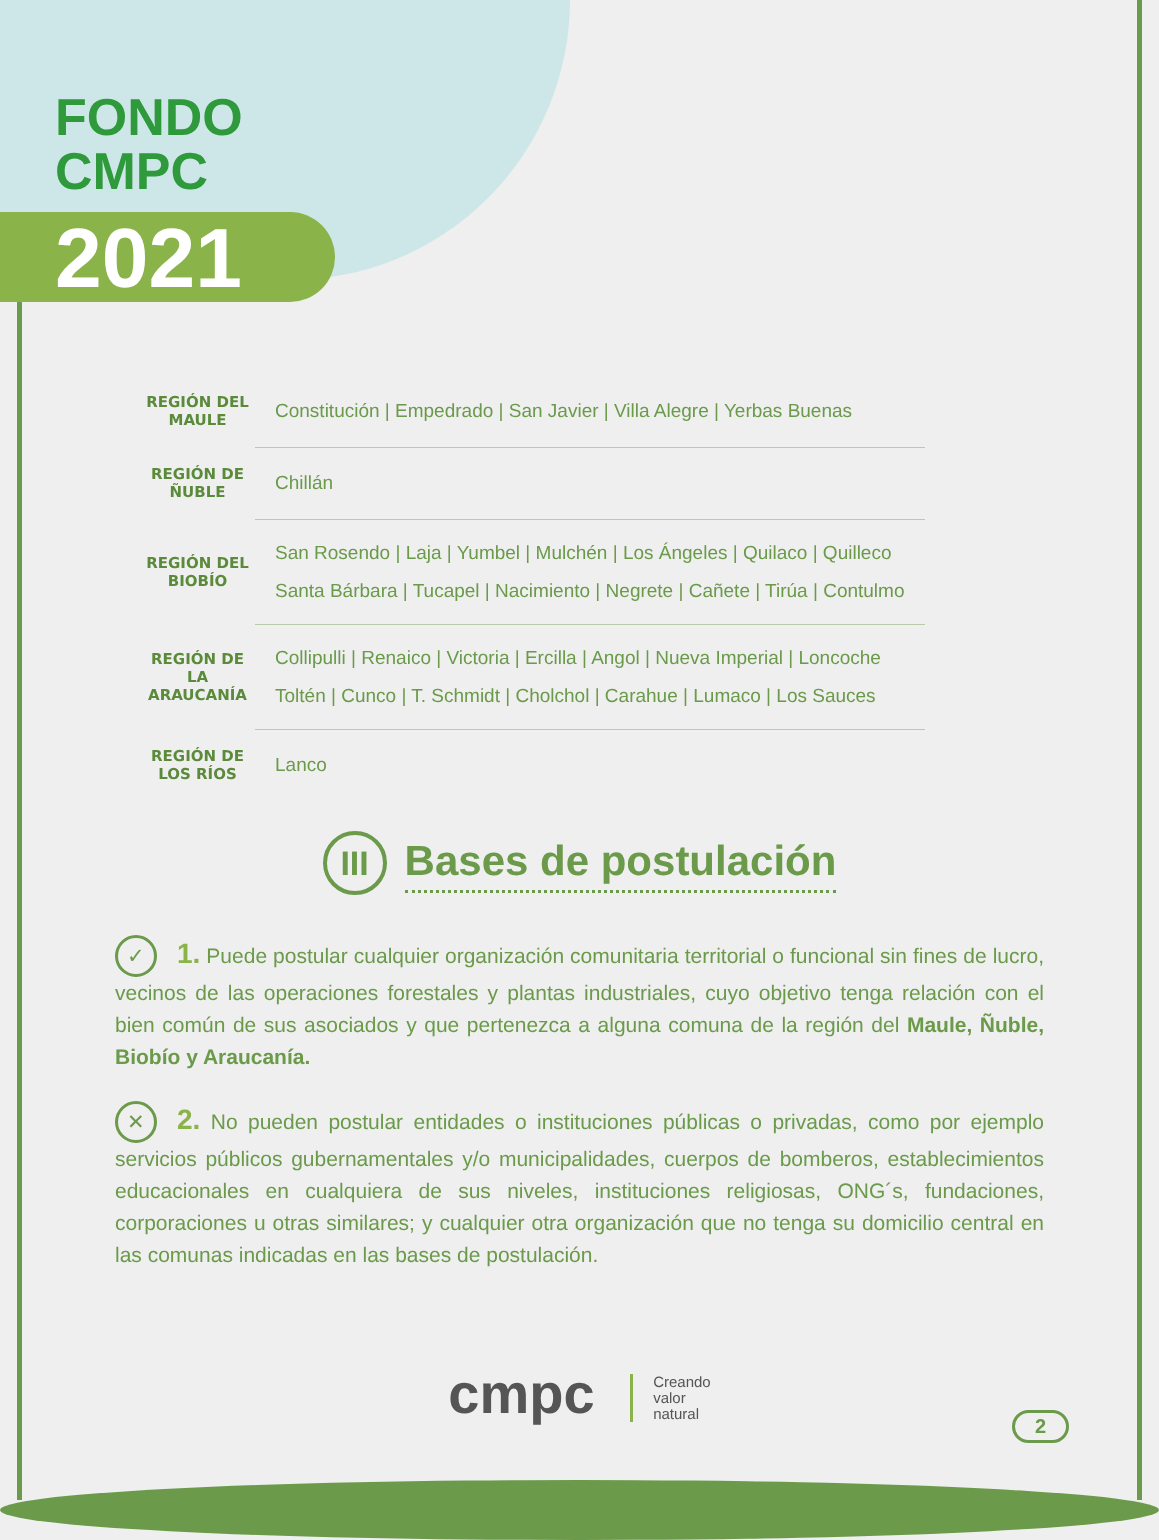FONDO
CMPC
2021
| REGIÓN DEL MAULE | Constitución / Empedrado / San Javier / Villa Alegre / Yerbas Buenas |
| REGIÓN DE ÑUBLE | Chillán |
| REGIÓN DEL BIOBÍO | San Rosendo / Laja / Yumbel / Mulchén / Los Ángeles / Quilaco / Quilleco Santa Bárbara / Tucapel / Nacimiento / Negrete / Cañete / Tirúa / Contulmo |
| REGIÓN DE LA ARAUCANÍA | Collipulli / Renaico / Victoria / Ercilla / Angol / Nueva Imperial / Loncoche Toltén / Cunco / T. Schmidt / Cholchol / Carahue / Lumaco / Los Sauces |
| REGIÓN DE LOS RÍOS | Lanco |
III Bases de postulación
✓ 1. Puede postular cualquier organización comunitaria territorial o funcional sin fines de lucro, vecinos de las operaciones forestales y plantas industriales, cuyo objetivo tenga relación con el bien común de sus asociados y que pertenezca a alguna comuna de la región del Maule, Ñuble, Biobío y Araucanía.
✕ 2. No pueden postular entidades o instituciones públicas o privadas, como por ejemplo servicios públicos gubernamentales y/o municipalidades, cuerpos de bomberos, establecimientos educacionales en cualquiera de sus niveles, instituciones religiosas, ONG´s, fundaciones, corporaciones u otras similares; y cualquier otra organización que no tenga su domicilio central en las comunas indicadas en las bases de postulación.
cmpc Creando
valor
natural
2